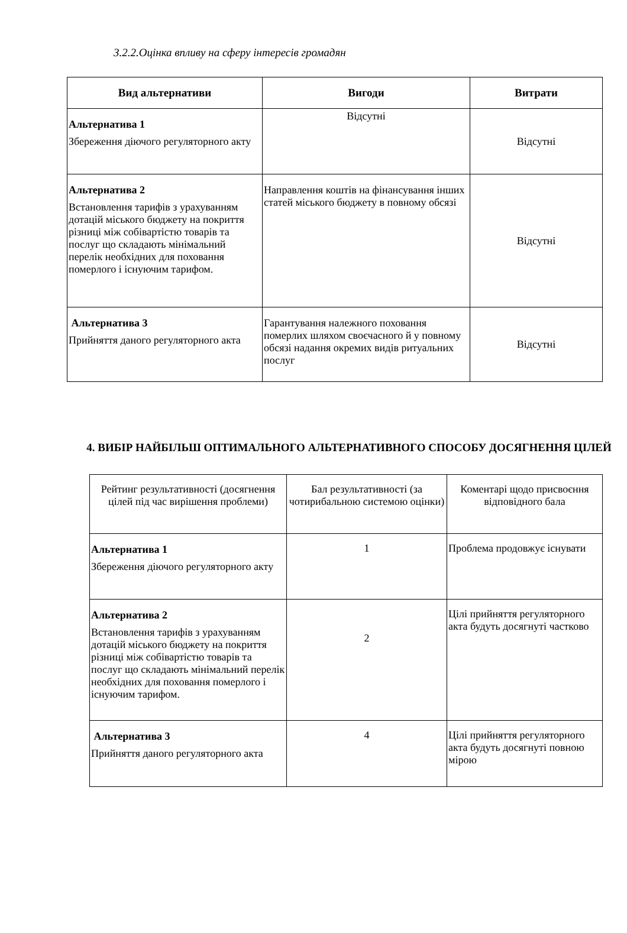3.2.2.Оцінка впливу на сферу інтересів громадян
| Вид альтернативи | Вигоди | Витрати |
| --- | --- | --- |
| Альтернатива 1 Збереження діючого регуляторного акту | Відсутні | Відсутні |
| Альтернатива 2 Встановлення тарифів з урахуванням дотацій міського бюджету на покриття різниці між собівартістю товарів та послуг що складають мінімальний перелік необхідних для поховання померлого і існуючим тарифом. | Направлення коштів на фінансування інших статей міського бюджету в повному обсязі | Відсутні |
| Альтернатива 3 Прийняття даного регуляторного акта | Гарантування належного поховання померлих шляхом своєчасного й у повному обсязі надання окремих видів ритуальних послуг | Відсутні |
4. ВИБІР НАЙБІЛЬШ ОПТИМАЛЬНОГО АЛЬТЕРНАТИВНОГО СПОСОБУ ДОСЯГНЕННЯ ЦІЛЕЙ
| Рейтинг результативності (досягнення цілей під час вирішення проблеми) | Бал результативності (за чотирибальною системою оцінки) | Коментарі щодо присвоєння відповідного бала |
| Альтернатива 1 Збереження діючого регуляторного акту | 1 | Проблема продовжує існувати |
| Альтернатива 2 Встановлення тарифів з урахуванням дотацій міського бюджету на покриття різниці між собівартістю товарів та послуг що складають мінімальний перелік необхідних для поховання померлого і існуючим тарифом. | 2 | Цілі прийняття регуляторного акта будуть досягнуті частково |
| Альтернатива 3 Прийняття даного регуляторного акта | 4 | Цілі прийняття регуляторного акта будуть досягнуті повною мірою |